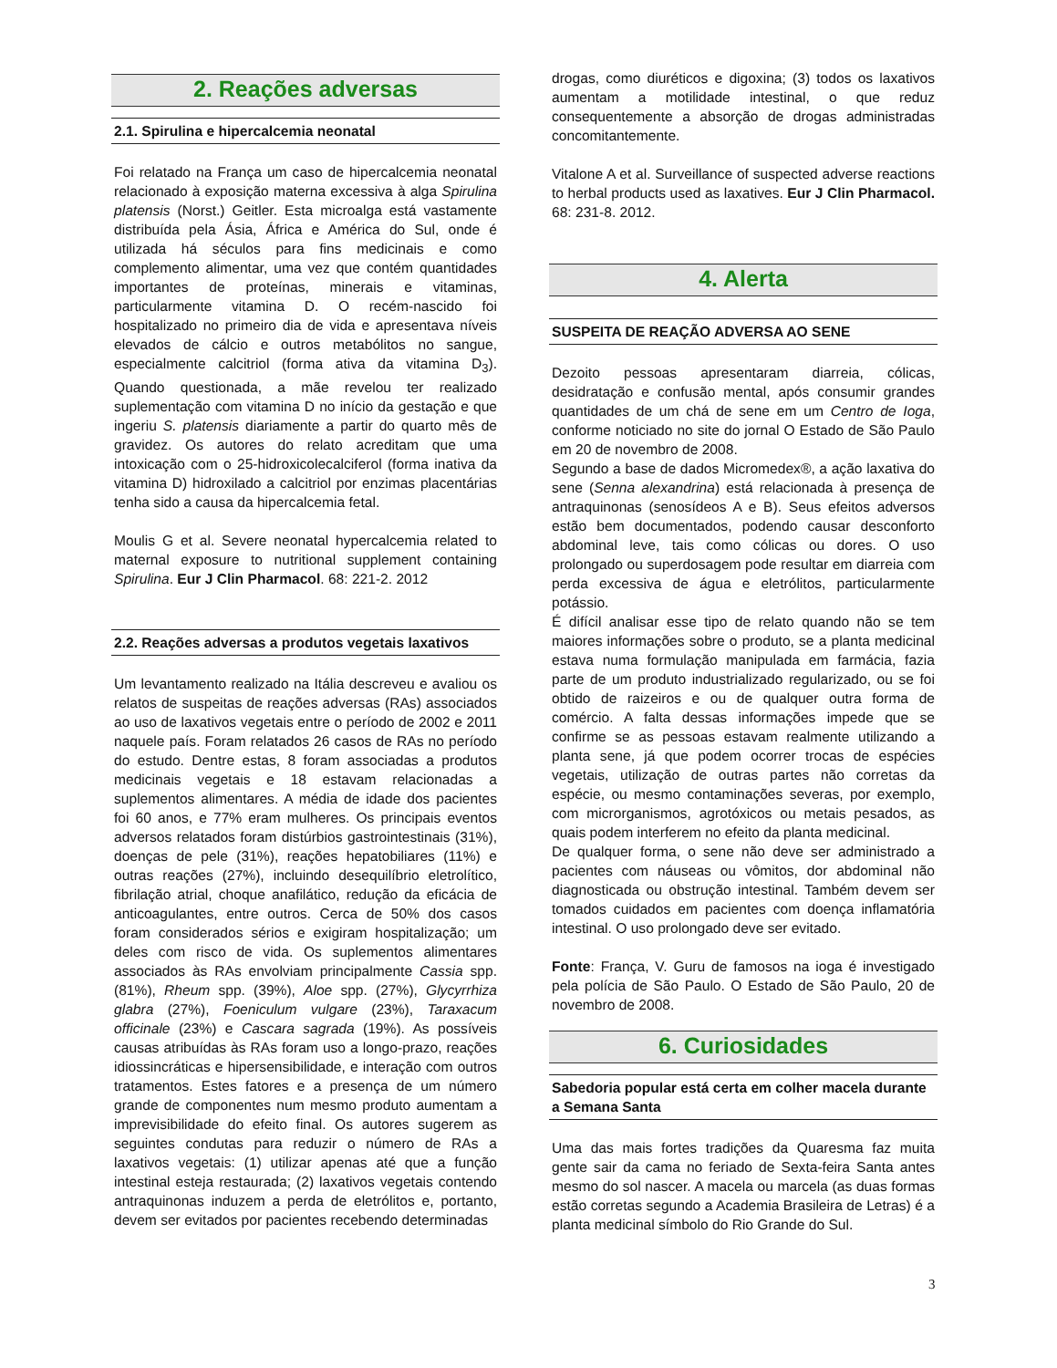2. Reações adversas
2.1. Spirulina e hipercalcemia neonatal
Foi relatado na França um caso de hipercalcemia neonatal relacionado à exposição materna excessiva à alga Spirulina platensis (Norst.) Geitler. Esta microalga está vastamente distribuída pela Ásia, África e América do Sul, onde é utilizada há séculos para fins medicinais e como complemento alimentar, uma vez que contém quantidades importantes de proteínas, minerais e vitaminas, particularmente vitamina D. O recém-nascido foi hospitalizado no primeiro dia de vida e apresentava níveis elevados de cálcio e outros metabólitos no sangue, especialmente calcitriol (forma ativa da vitamina D<sub>3</sub>). Quando questionada, a mãe revelou ter realizado suplementação com vitamina D no início da gestação e que ingeriu S. platensis diariamente a partir do quarto mês de gravidez. Os autores do relato acreditam que uma intoxicação com o 25-hidroxicolecalciferol (forma inativa da vitamina D) hidroxilado a calcitriol por enzimas placentárias tenha sido a causa da hipercalcemia fetal.
Moulis G et al. Severe neonatal hypercalcemia related to maternal exposure to nutritional supplement containing Spirulina. Eur J Clin Pharmacol. 68: 221-2. 2012
2.2. Reações adversas a produtos vegetais laxativos
Um levantamento realizado na Itália descreveu e avaliou os relatos de suspeitas de reações adversas (RAs) associados ao uso de laxativos vegetais entre o período de 2002 e 2011 naquele país. Foram relatados 26 casos de RAs no período do estudo. Dentre estas, 8 foram associadas a produtos medicinais vegetais e 18 estavam relacionadas a suplementos alimentares. A média de idade dos pacientes foi 60 anos, e 77% eram mulheres. Os principais eventos adversos relatados foram distúrbios gastrointestinais (31%), doenças de pele (31%), reações hepatobiliares (11%) e outras reações (27%), incluindo desequilíbrio eletrolítico, fibrilação atrial, choque anafilático, redução da eficácia de anticoagulantes, entre outros. Cerca de 50% dos casos foram considerados sérios e exigiram hospitalização; um deles com risco de vida. Os suplementos alimentares associados às RAs envolviam principalmente Cassia spp. (81%), Rheum spp. (39%), Aloe spp. (27%), Glycyrrhiza glabra (27%), Foeniculum vulgare (23%), Taraxacum officinale (23%) e Cascara sagrada (19%). As possíveis causas atribuídas às RAs foram uso a longo-prazo, reações idiossincráticas e hipersensibilidade, e interação com outros tratamentos. Estes fatores e a presença de um número grande de componentes num mesmo produto aumentam a imprevisibilidade do efeito final. Os autores sugerem as seguintes condutas para reduzir o número de RAs a laxativos vegetais: (1) utilizar apenas até que a função intestinal esteja restaurada; (2) laxativos vegetais contendo antraquinonas induzem a perda de eletrólitos e, portanto, devem ser evitados por pacientes recebendo determinadas
drogas, como diuréticos e digoxina; (3) todos os laxativos aumentam a motilidade intestinal, o que reduz consequentemente a absorção de drogas administradas concomitantemente.
Vitalone A et al. Surveillance of suspected adverse reactions to herbal products used as laxatives. Eur J Clin Pharmacol. 68: 231-8. 2012.
4. Alerta
SUSPEITA DE REAÇÃO ADVERSA AO SENE
Dezoito pessoas apresentaram diarreia, cólicas, desidratação e confusão mental, após consumir grandes quantidades de um chá de sene em um Centro de Ioga, conforme noticiado no site do jornal O Estado de São Paulo em 20 de novembro de 2008.
Segundo a base de dados Micromedex®, a ação laxativa do sene (Senna alexandrina) está relacionada à presença de antraquinonas (senosídeos A e B). Seus efeitos adversos estão bem documentados, podendo causar desconforto abdominal leve, tais como cólicas ou dores. O uso prolongado ou superdosagem pode resultar em diarreia com perda excessiva de água e eletrólitos, particularmente potássio.
É difícil analisar esse tipo de relato quando não se tem maiores informações sobre o produto, se a planta medicinal estava numa formulação manipulada em farmácia, fazia parte de um produto industrializado regularizado, ou se foi obtido de raizeiros e ou de qualquer outra forma de comércio. A falta dessas informações impede que se confirme se as pessoas estavam realmente utilizando a planta sene, já que podem ocorrer trocas de espécies vegetais, utilização de outras partes não corretas da espécie, ou mesmo contaminações severas, por exemplo, com microrganismos, agrotóxicos ou metais pesados, as quais podem interferem no efeito da planta medicinal.
De qualquer forma, o sene não deve ser administrado a pacientes com náuseas ou vômitos, dor abdominal não diagnosticada ou obstrução intestinal. Também devem ser tomados cuidados em pacientes com doença inflamatória intestinal. O uso prolongado deve ser evitado.
Fonte: França, V. Guru de famosos na ioga é investigado pela polícia de São Paulo. O Estado de São Paulo, 20 de novembro de 2008.
6. Curiosidades
Sabedoria popular está certa em colher macela durante a Semana Santa
Uma das mais fortes tradições da Quaresma faz muita gente sair da cama no feriado de Sexta-feira Santa antes mesmo do sol nascer. A macela ou marcela (as duas formas estão corretas segundo a Academia Brasileira de Letras) é a planta medicinal símbolo do Rio Grande do Sul.
3